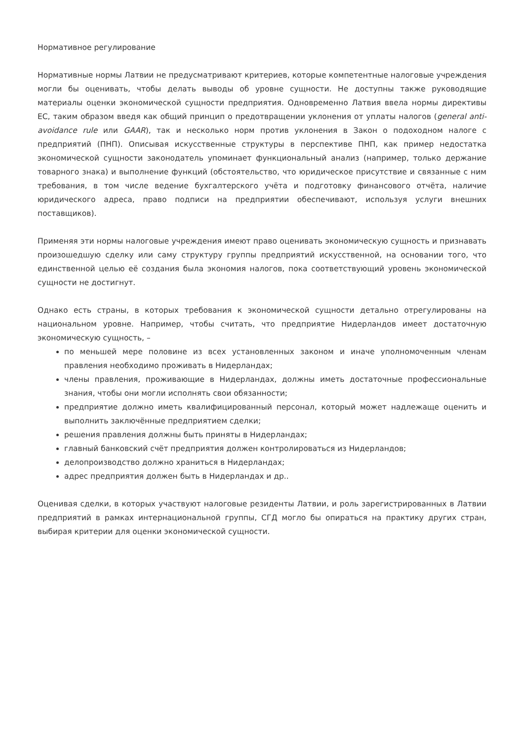Нормативное регулирование
Нормативные нормы Латвии не предусматривают критериев, которые компетентные налоговые учреждения могли бы оценивать, чтобы делать выводы об уровне сущности. Не доступны также руководящие материалы оценки экономической сущности предприятия. Одновременно Латвия ввела нормы директивы ЕС, таким образом введя как общий принцип о предотвращении уклонения от уплаты налогов (general anti-avoidance rule или GAAR), так и несколько норм против уклонения в Закон о подоходном налоге с предприятий (ПНП). Описывая искусственные структуры в перспективе ПНП, как пример недостатка экономической сущности законодатель упоминает функциональный анализ (например, только держание товарного знака) и выполнение функций (обстоятельство, что юридическое присутствие и связанные с ним требования, в том числе ведение бухгалтерского учёта и подготовку финансового отчёта, наличие юридического адреса, право подписи на предприятии обеспечивают, используя услуги внешних поставщиков).
Применяя эти нормы налоговые учреждения имеют право оценивать экономическую сущность и признавать произошедшую сделку или саму структуру группы предприятий искусственной, на основании того, что единственной целью её создания была экономия налогов, пока соответствующий уровень экономической сущности не достигнут.
Однако есть страны, в которых требования к экономической сущности детально отрегулированы на национальном уровне. Например, чтобы считать, что предприятие Нидерландов имеет достаточную экономическую сущность, –
по меньшей мере половине из всех установленных законом и иначе уполномоченным членам правления необходимо проживать в Нидерландах;
члены правления, проживающие в Нидерландах, должны иметь достаточные профессиональные знания, чтобы они могли исполнять свои обязанности;
предприятие должно иметь квалифицированный персонал, который может надлежаще оценить и выполнить заключённые предприятием сделки;
решения правления должны быть приняты в Нидерландах;
главный банковский счёт предприятия должен контролироваться из Нидерландов;
делопроизводство должно храниться в Нидерландах;
адрес предприятия должен быть в Нидерландах и др..
Оценивая сделки, в которых участвуют налоговые резиденты Латвии, и роль зарегистрированных в Латвии предприятий в рамках интернациональной группы, СГД могло бы опираться на практику других стран, выбирая критерии для оценки экономической сущности.